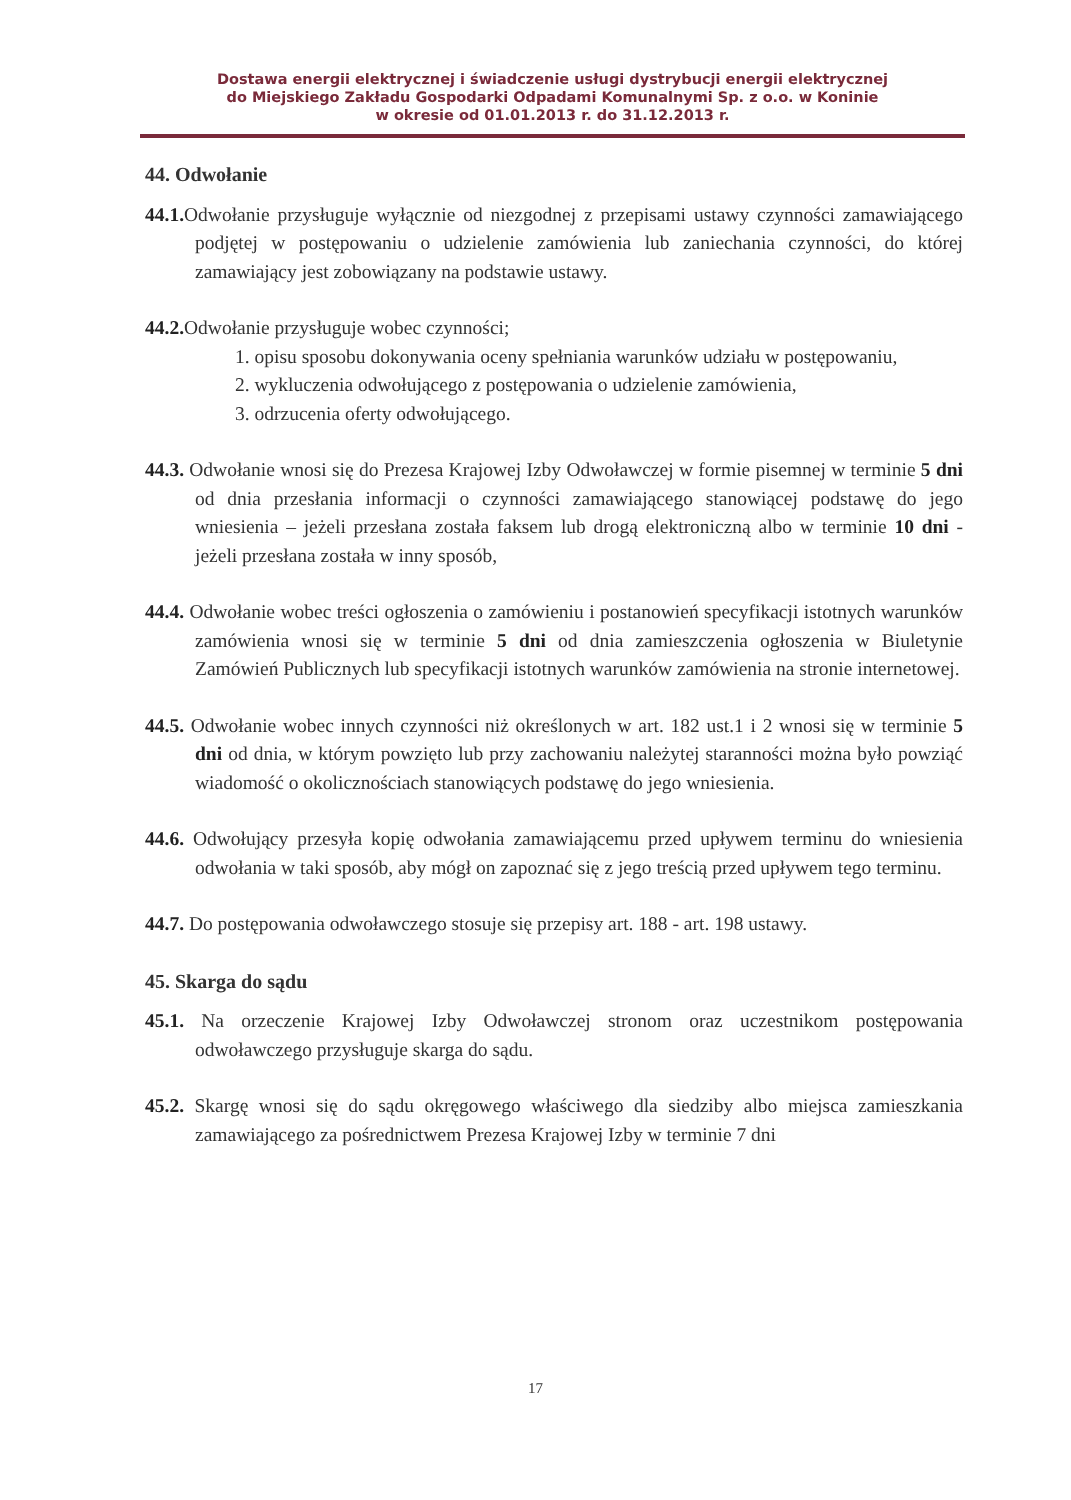Dostawa energii elektrycznej i świadczenie usługi dystrybucji energii elektrycznej
do Miejskiego Zakładu Gospodarki Odpadami Komunalnymi Sp. z o.o. w Koninie
w okresie od 01.01.2013 r. do 31.12.2013 r.
44. Odwołanie
44.1. Odwołanie przysługuje wyłącznie od niezgodnej z przepisami ustawy czynności zamawiającego podjętej w postępowaniu o udzielenie zamówienia lub zaniechania czynności, do której zamawiający jest zobowiązany na podstawie ustawy.
44.2. Odwołanie przysługuje wobec czynności;
1. opisu sposobu dokonywania oceny spełniania warunków udziału w postępowaniu,
2. wykluczenia odwołującego z postępowania o udzielenie zamówienia,
3. odrzucenia oferty odwołującego.
44.3. Odwołanie wnosi się do Prezesa Krajowej Izby Odwoławczej w formie pisemnej w terminie 5 dni od dnia przesłania informacji o czynności zamawiającego stanowiącej podstawę do jego wniesienia – jeżeli przesłana została faksem lub drogą elektroniczną albo w terminie 10 dni - jeżeli przesłana została w inny sposób,
44.4. Odwołanie wobec treści ogłoszenia o zamówieniu i postanowień specyfikacji istotnych warunków zamówienia wnosi się w terminie 5 dni od dnia zamieszczenia ogłoszenia w Biuletynie Zamówień Publicznych lub specyfikacji istotnych warunków zamówienia na stronie internetowej.
44.5. Odwołanie wobec innych czynności niż określonych w art. 182 ust.1 i 2 wnosi się w terminie 5 dni od dnia, w którym powzięto lub przy zachowaniu należytej staranności można było powziąć wiadomość o okolicznościach stanowiących podstawę do jego wniesienia.
44.6. Odwołujący przesyła kopię odwołania zamawiającemu przed upływem terminu do wniesienia odwołania w taki sposób, aby mógł on zapoznać się z jego treścią przed upływem tego terminu.
44.7. Do postępowania odwoławczego stosuje się przepisy art. 188 - art. 198 ustawy.
45. Skarga do sądu
45.1. Na orzeczenie Krajowej Izby Odwoławczej stronom oraz uczestnikom postępowania odwoławczego przysługuje skarga do sądu.
45.2. Skargę wnosi się do sądu okręgowego właściwego dla siedziby albo miejsca zamieszkania zamawiającego za pośrednictwem Prezesa Krajowej Izby w terminie 7 dni
17